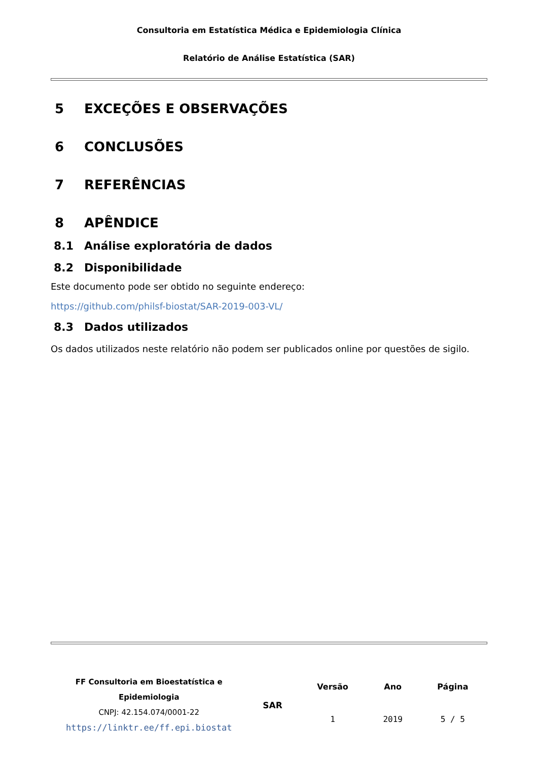Consultoria em Estatística Médica e Epidemiologia Clínica
Relatório de Análise Estatística (SAR)
5 EXCEÇÕES E OBSERVAÇÕES
6 CONCLUSÕES
7 REFERÊNCIAS
8 APÊNDICE
8.1 Análise exploratória de dados
8.2 Disponibilidade
Este documento pode ser obtido no seguinte endereço:
https://github.com/philsf-biostat/SAR-2019-003-VL/
8.3 Dados utilizados
Os dados utilizados neste relatório não podem ser publicados online por questões de sigilo.
| FF Consultoria em Bioestatística e Epidemiologia CNPJ: 42.154.074/0001-22 https://linktr.ee/ff.epi.biostat | SAR | Versão | Ano | Página |
| | | 1 | 2019 | 5 / 5 |